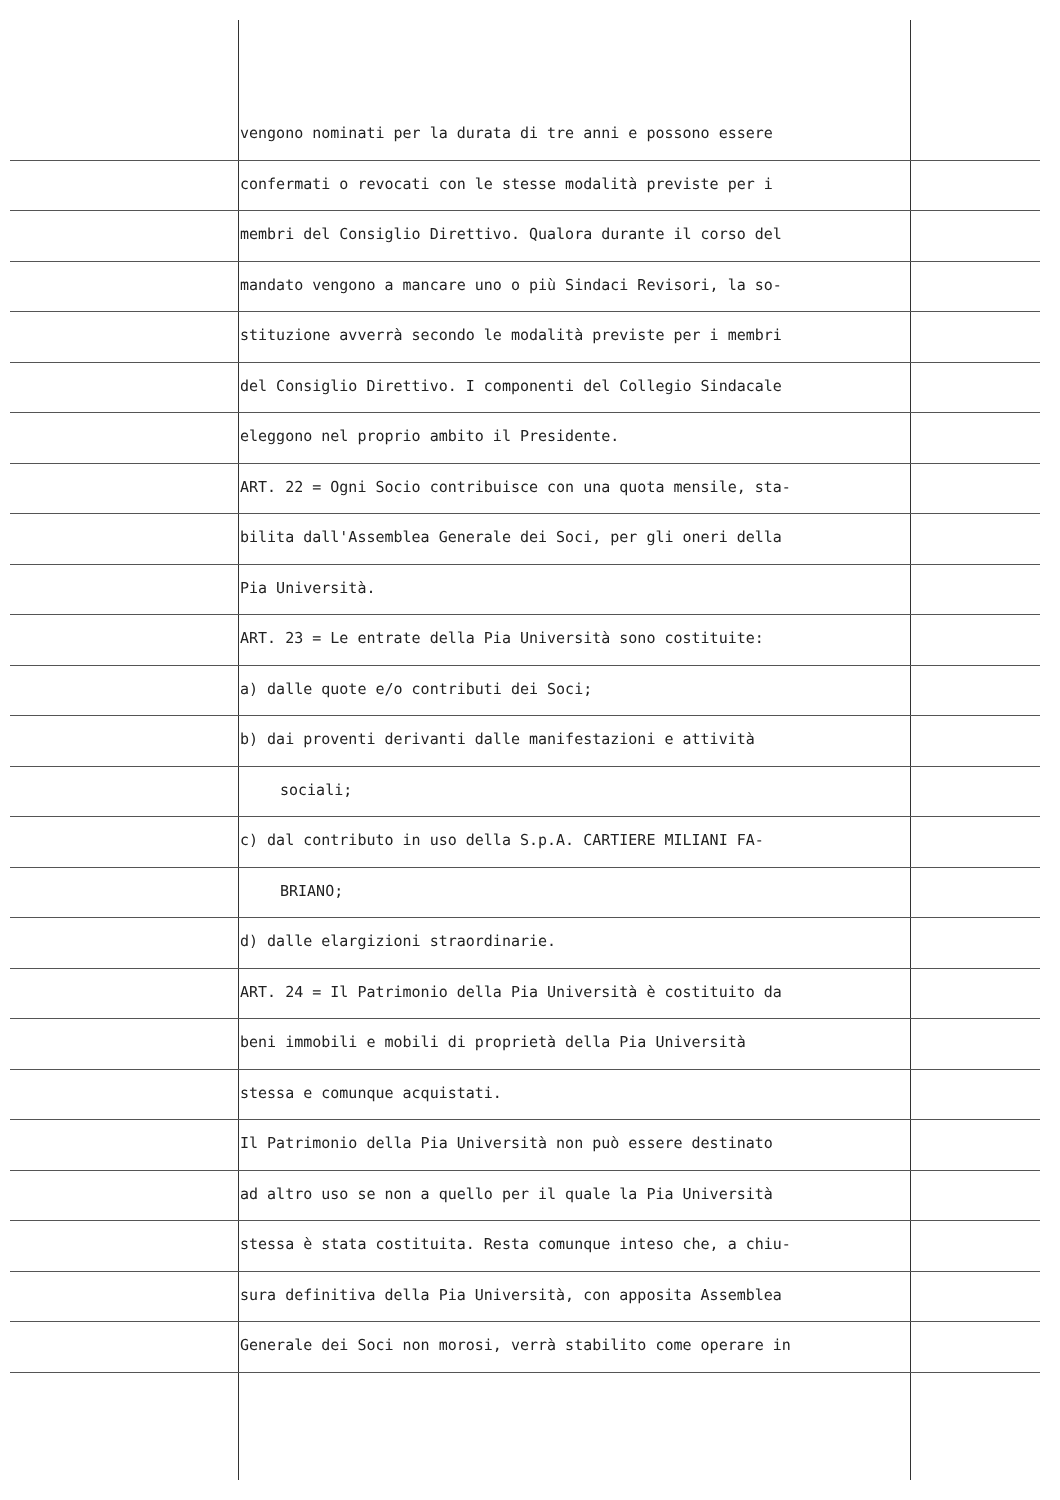vengono nominati per la durata di tre anni e possono essere
confermati o revocati con le stesse modalità previste per i
membri del Consiglio Direttivo. Qualora durante il corso del
mandato vengono a mancare uno o più Sindaci Revisori, la so-
stituzione avverrà secondo le modalità previste per i membri
del Consiglio Direttivo. I componenti del Collegio Sindacale
eleggono nel proprio ambito il Presidente.
ART. 22 = Ogni Socio contribuisce con una quota mensile, sta-
bilita dall'Assemblea Generale dei Soci, per gli oneri della
Pia Università.
ART. 23 = Le entrate della Pia Università sono costituite:
a) dalle quote e/o contributi dei Soci;
b) dai proventi derivanti dalle manifestazioni e attività
sociali;
c) dal contributo in uso della S.p.A. CARTIERE MILIANI FA-
BRIANO;
d) dalle elargizioni straordinarie.
ART. 24 = Il Patrimonio della Pia Università è costituito da
beni immobili e mobili di proprietà della Pia Università
stessa e comunque acquistati.
Il Patrimonio della Pia Università non può essere destinato
ad altro uso se non a quello per il quale la Pia Università
stessa è stata costituita. Resta comunque inteso che, a chiu-
sura definitiva della Pia Università, con apposita Assemblea
Generale dei Soci non morosi, verrà stabilito come operare in